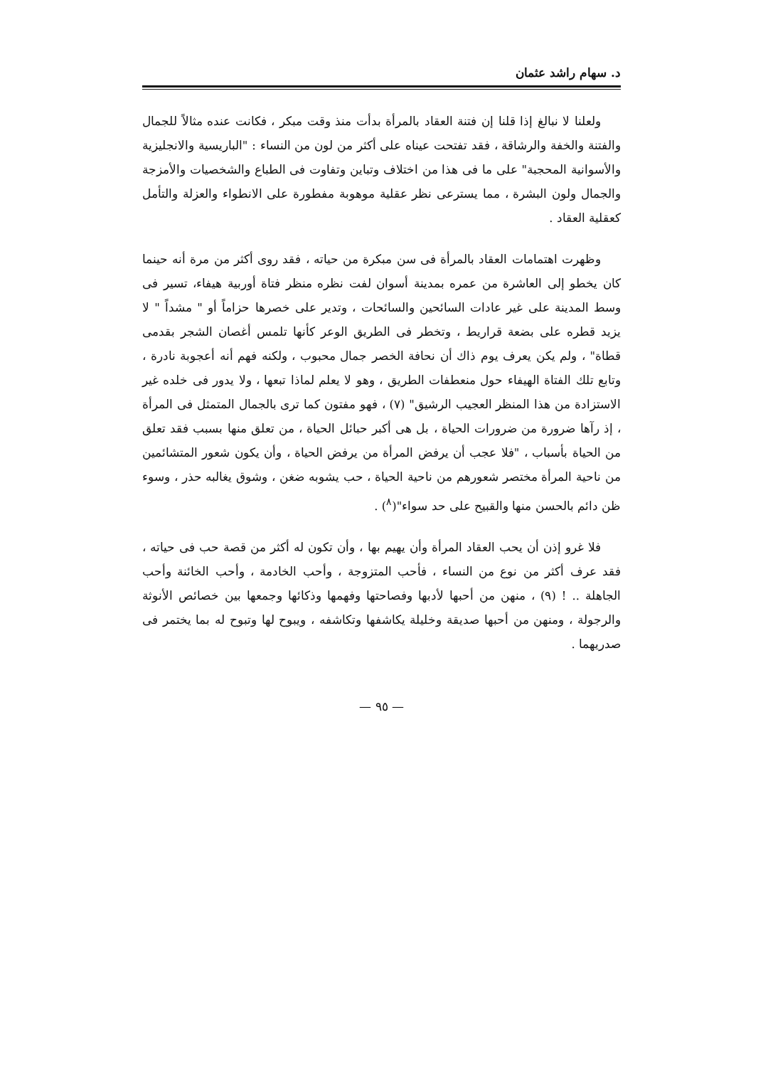د. سهام راشد عثمان
ولعلنا لا نبالغ إذا قلنا إن فتنة العقاد بالمرأة بدأت منذ وقت مبكر ، فكانت عنده مثالاً للجمال والفتنة والخفة والرشاقة ، فقد تفتحت عيناه على أكثر من لون من النساء : "الباريسية والانجليزية والأسوانية المحجبة" على ما فى هذا من اختلاف وتباين وتفاوت فى الطباع والشخصيات والأمزجة والجمال ولون البشرة ، مما يسترعى نظر عقلية موهوبة مفطورة على الانطواء والعزلة والتأمل كعقلية العقاد .
وظهرت اهتمامات العقاد بالمرأة فى سن مبكرة من حياته ، فقد روى أكثر من مرة أنه حينما كان يخطو إلى العاشرة من عمره بمدينة أسوان لفت نظره منظر فتاة أوربية هيفاء، تسير فى وسط المدينة على غير عادات السائحين والسائحات ، وتدير على خصرها حزاماً أو " مشداً " لا يزيد قطره على بضعة قراريط ، وتخطر فى الطريق الوعر كأنها تلمس أغصان الشجر بقدمى قطاة" ، ولم يكن يعرف يوم ذاك أن نحافة الخصر جمال محبوب ، ولكنه فهم أنه أعجوبة نادرة ، وتابع تلك الفتاة الهيفاء حول منعطفات الطريق ، وهو لا يعلم لماذا تبعها ، ولا يدور فى خلده غير الاستزادة من هذا المنظر العجيب الرشيق" (٧) ، فهو مفتون كما ترى بالجمال المتمثل فى المرأة ، إذ رآها ضرورة من ضرورات الحياة ، بل هى أكبر حبائل الحياة ، من تعلق منها بسبب فقد تعلق من الحياة بأسباب ، "فلا عجب أن يرفض المرأة من يرفض الحياة ، وأن يكون شعور المتشائمين من ناحية المرأة مختصر شعورهم من ناحية الحياة ، حب يشوبه ضغن ، وشوق يغالبه حذر ، وسوء ظن دائم بالحسن منها والقبيح على حد سواء"(<sup>٨</sup>) .
فلا غرو إذن أن يحب العقاد المرأة وأن يهيم بها ، وأن تكون له أكثر من قصة حب فى حياته ، فقد عرف أكثر من نوع من النساء ، فأحب المتزوجة ، وأحب الخادمة ، وأحب الخائنة وأحب الجاهلة .. ! (٩) ، منهن من أحبها لأدبها وفصاحتها وفهمها وذكائها وجمعها بين خصائص الأنوثة والرجولة ، ومنهن من أحبها صديقة وخليلة يكاشفها وتكاشفه ، ويبوح لها وتبوح له بما يختمر فى صدريهما .
— ٩٥ —